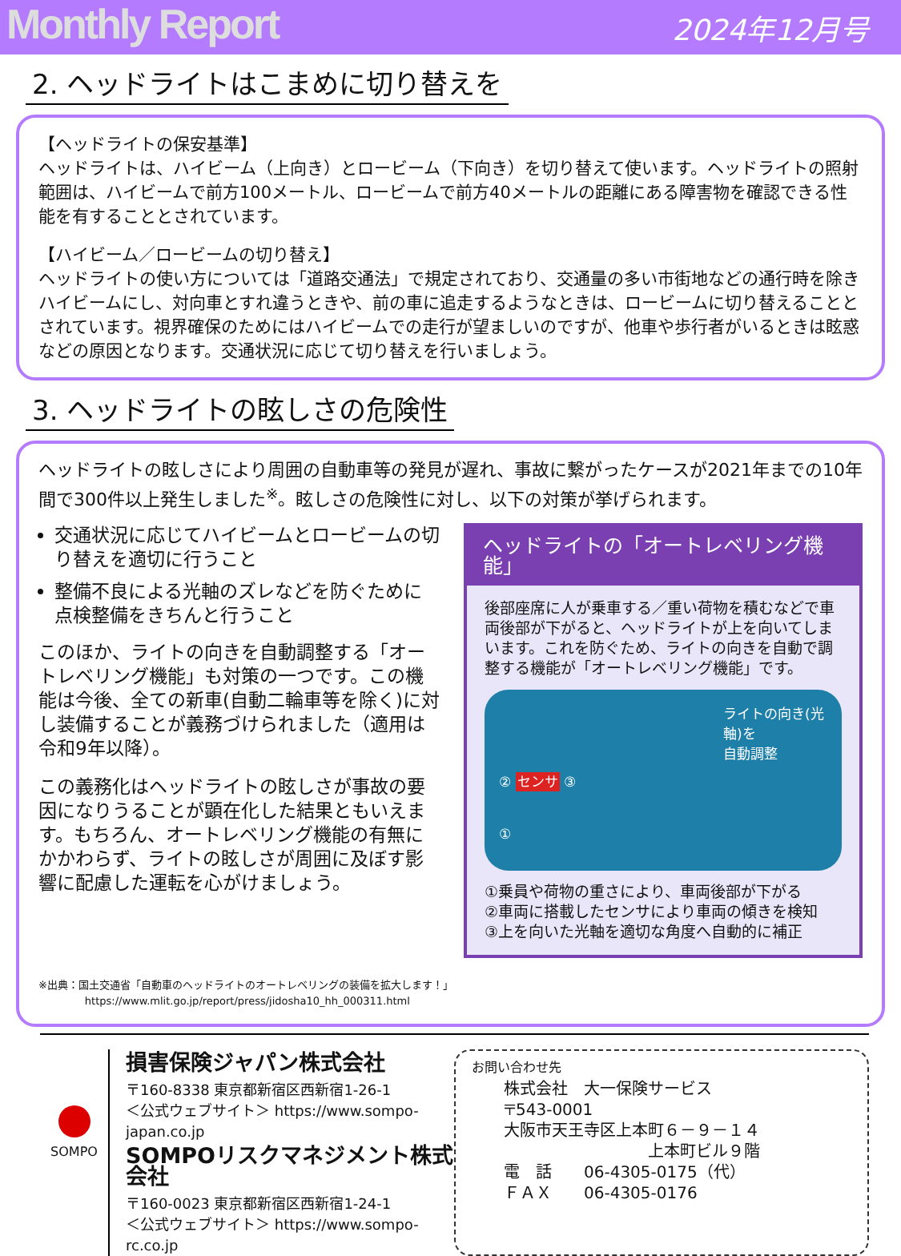Monthly Report
2024年12月号
2. ヘッドライトはこまめに切り替えを
【ヘッドライトの保安基準】
ヘッドライトは、ハイビーム（上向き）とロービーム（下向き）を切り替えて使います。ヘッドライトの照射範囲は、ハイビームで前方100メートル、ロービームで前方40メートルの距離にある障害物を確認できる性能を有することとされています。
【ハイビーム／ロービームの切り替え】
ヘッドライトの使い方については「道路交通法」で規定されており、交通量の多い市街地などの通行時を除きハイビームにし、対向車とすれ違うときや、前の車に追走するようなときは、ロービームに切り替えることとされています。視界確保のためにはハイビームでの走行が望ましいのですが、他車や歩行者がいるときは眩惑などの原因となります。交通状況に応じて切り替えを行いましょう。
3. ヘッドライトの眩しさの危険性
ヘッドライトの眩しさにより周囲の自動車等の発見が遅れ、事故に繋がったケースが2021年までの10年間で300件以上発生しました<sup>※</sup>。眩しさの危険性に対し、以下の対策が挙げられます。
交通状況に応じてハイビームとロービームの切り替えを適切に行うこと
整備不良による光軸のズレなどを防ぐために点検整備をきちんと行うこと
このほか、ライトの向きを自動調整する「オートレベリング機能」も対策の一つです。この機能は今後、全ての新車(自動二輪車等を除く)に対し装備することが義務づけられました（適用は令和9年以降）。
この義務化はヘッドライトの眩しさが事故の要因になりうることが顕在化した結果ともいえます。もちろん、オートレベリング機能の有無にかかわらず、ライトの眩しさが周囲に及ぼす影響に配慮した運転を心がけましょう。
ヘッドライトの「オートレベリング機能」
後部座席に人が乗車する／重い荷物を積むなどで車両後部が下がると、ヘッドライトが上を向いてしまいます。これを防ぐため、ライトの向きを自動で調整する機能が「オートレベリング機能」です。
ライトの向き(光軸)を
自動調整
② センサ ③
①
①乗員や荷物の重さにより、車両後部が下がる
②車両に搭載したセンサにより車両の傾きを検知
③上を向いた光軸を適切な角度へ自動的に補正
※出典：国土交通省「自動車のヘッドライトのオートレベリングの装備を拡大します！」
https://www.mlit.go.jp/report/press/jidosha10_hh_000311.html
SOMPO
損害保険ジャパン株式会社
〒160-8338 東京都新宿区西新宿1-26-1
＜公式ウェブサイト＞ https://www.sompo-japan.co.jp
SOMPOリスクマネジメント株式会社
〒160-0023 東京都新宿区西新宿1-24-1
＜公式ウェブサイト＞ https://www.sompo-rc.co.jp
お問い合わせ先
株式会社　大一保険サービス
〒543-0001
大阪市天王寺区上本町６－９－１４
上本町ビル９階
電　話　　06-4305-0175（代）
ＦＡＸ　　06-4305-0176